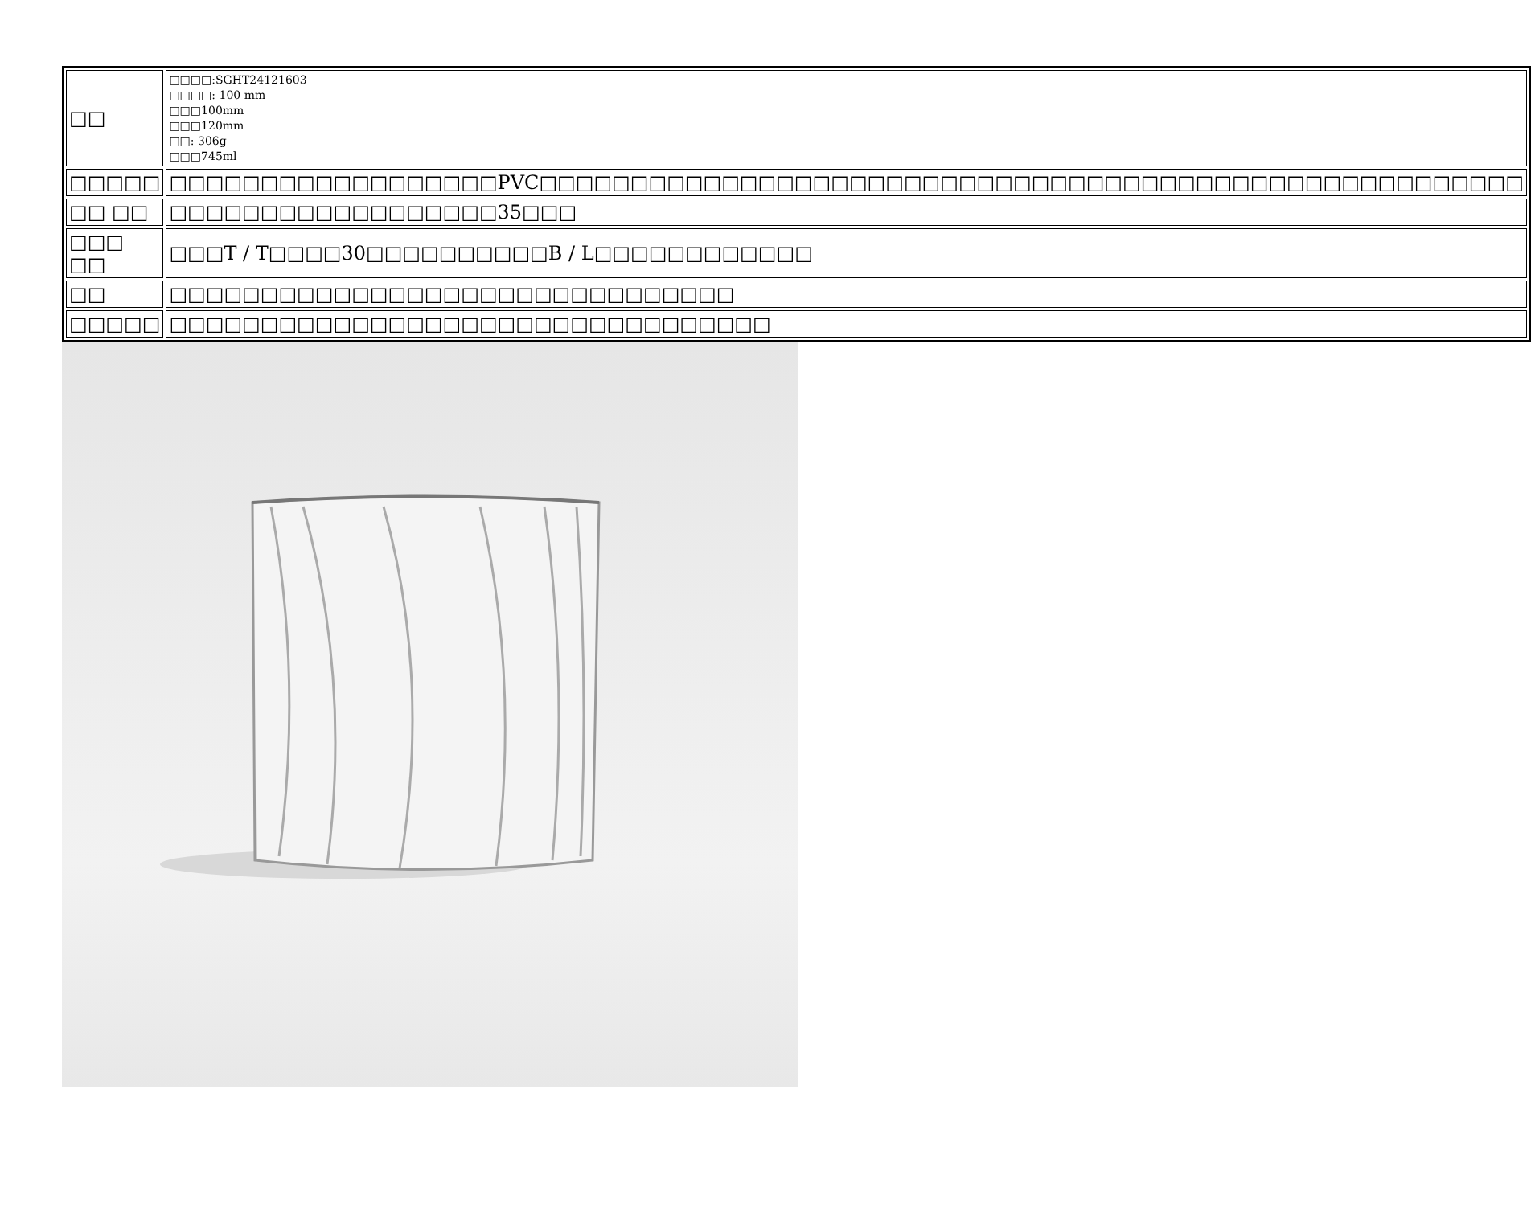| □□ | □□□□:SGHT24121603 □□□□: 100 mm □□□100mm □□□120mm □□: 306g □□□745ml |
| □□□□□ | □□□□□□□□□□□□□□□□□□PVC□□□□□□□□□□□□□□□□□□□□□□□□□□□□□□□□□□□□□□□□□□□□□□□□□□□□□□ |
| □□ □□ | □□□□□□□□□□□□□□□□□□35□□□ |
| □□□ □□ | □□□T / T□□□□30□□□□□□□□□□B / L□□□□□□□□□□□□ |
| □□ | □□□□□□□□□□□□□□□□□□□□□□□□□□□□□□□ |
| □□□□□ | □□□□□□□□□□□□□□□□□□□□□□□□□□□□□□□□□ |